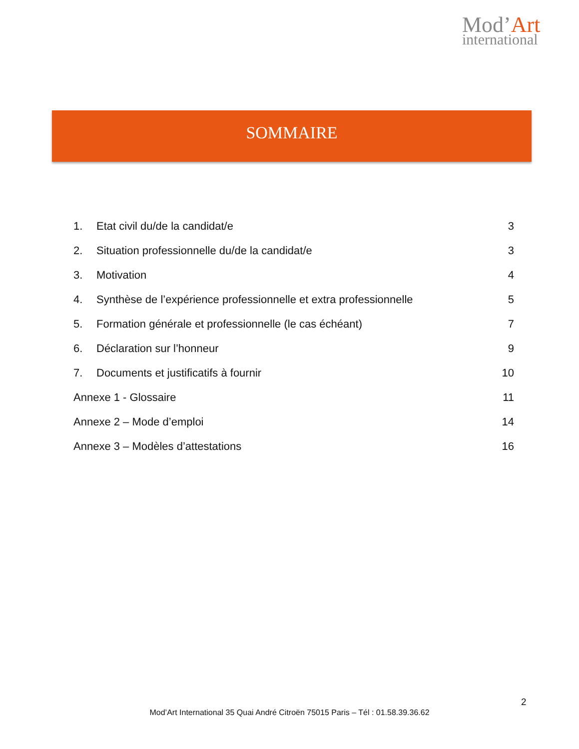Mod’Art
international
SOMMAIRE
1. Etat civil du/de la candidat/e 3
2. Situation professionnelle du/de la candidat/e 3
3. Motivation 4
4. Synthèse de l’expérience professionnelle et extra professionnelle 5
5. Formation générale et professionnelle (le cas échéant) 7
6. Déclaration sur l’honneur 9
7. Documents et justificatifs à fournir 10
Annexe 1 - Glossaire 11
Annexe 2 – Mode d’emploi 14
Annexe 3 – Modèles d’attestations 16
2
Mod’Art International 35 Quai André Citroën 75015 Paris – Tél : 01.58.39.36.62